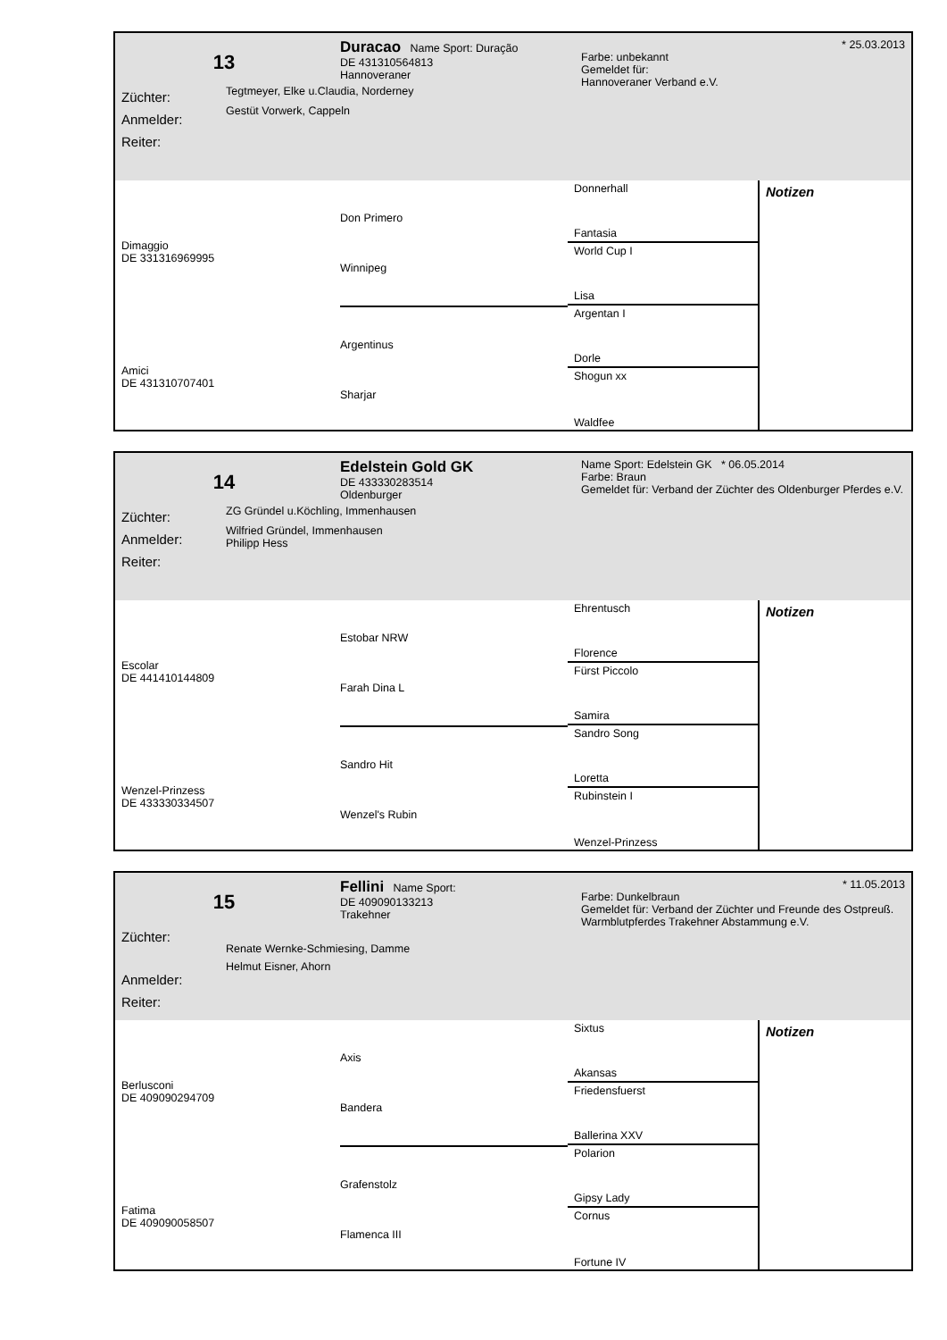13
Züchter:
Anmelder:
Reiter:
Duracao Name Sport: Duração
DE 431310564813
Hannoveraner
Tegtmeyer, Elke u.Claudia, Norderney
Gestüt Vorwerk, Cappeln
* 25.03.2013
Farbe: unbekannt
Gemeldet für:
Hannoveraner Verband e.V.
Dimaggio
DE 331316969995
Amici
DE 431310707401
Don Primero
Winnipeg
Argentinus
Sharjar
Donnerhall
Fantasia
World Cup I
Lisa
Argentan I
Dorle
Shogun xx
Waldfee
Notizen
14
Züchter:
Anmelder:
Reiter:
Edelstein Gold GK
DE 433330283514
Oldenburger
ZG Gründel u.Köchling, Immenhausen
Wilfried Gründel, Immenhausen
Philipp Hess
Name Sport: Edelstein GK * 06.05.2014
Farbe: Braun
Gemeldet für: Verband der Züchter des Oldenburger Pferdes e.V.
Escolar
DE 441410144809
Wenzel-Prinzess
DE 433330334507
Estobar NRW
Farah Dina L
Sandro Hit
Wenzel's Rubin
Ehrentusch
Florence
Fürst Piccolo
Samira
Sandro Song
Loretta
Rubinstein I
Wenzel-Prinzess
Notizen
15
Züchter:
Anmelder:
Reiter:
Fellini Name Sport:
DE 409090133213
Trakehner
Renate Wernke-Schmiesing, Damme
Helmut Eisner, Ahorn
* 11.05.2013
Farbe: Dunkelbraun
Gemeldet für: Verband der Züchter und Freunde des Ostpreuß. Warmblutpferdes Trakehner Abstammung e.V.
Berlusconi
DE 409090294709
Fatima
DE 409090058507
Axis
Bandera
Grafenstolz
Flamenca III
Sixtus
Akansas
Friedensfuerst
Ballerina XXV
Polarion
Gipsy Lady
Cornus
Fortune IV
Notizen